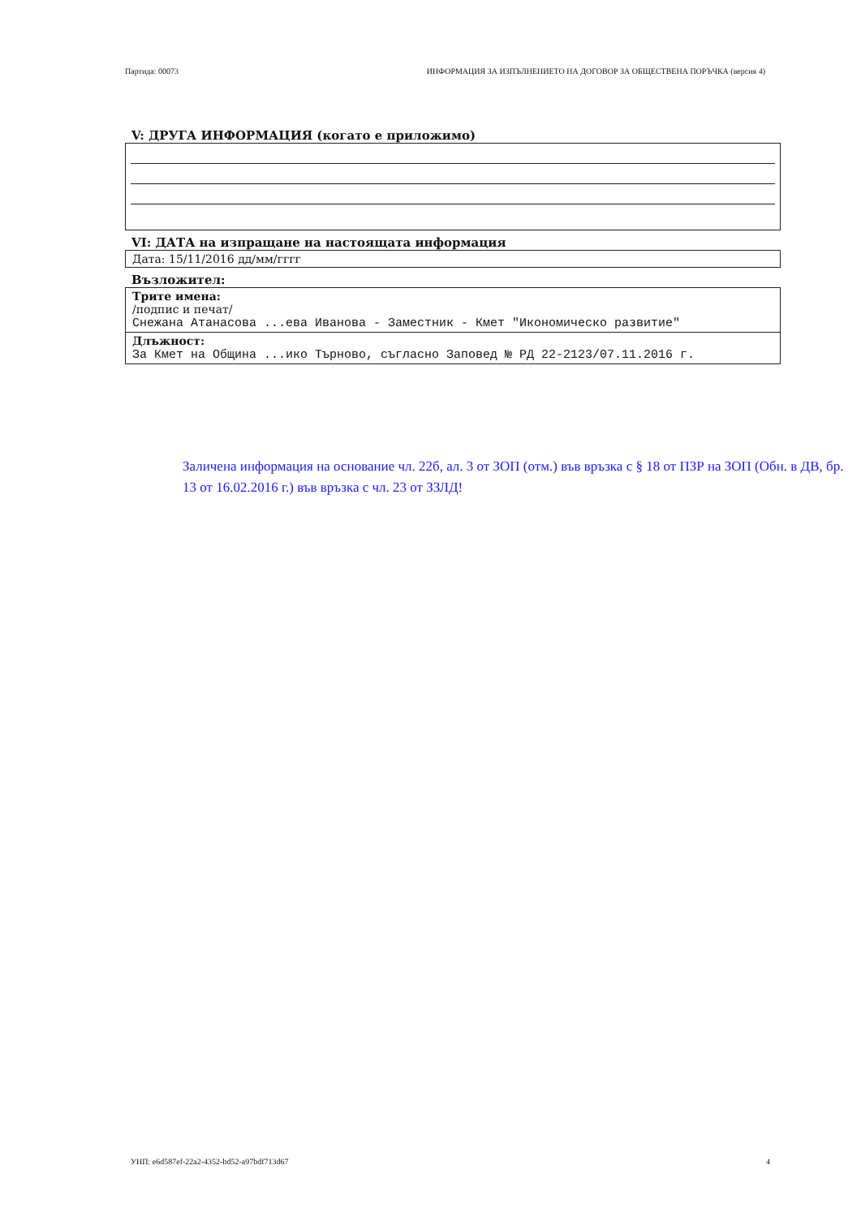Партида: 00073 ИНФОРМАЦИЯ ЗА ИЗПЪЛНЕНИЕТО НА ДОГОВОР ЗА ОБЩЕСТВЕНА ПОРЪЧКА (версия 4)
V: ДРУГА ИНФОРМАЦИЯ (когато е приложимо)
VI: ДАТА на изпращане на настоящата информация
Дата: 15/11/2016 дд/мм/гггг
Възложител:
Трите имена:
/подпис и печат/
Снежана Атанасова ...ева Иванова - Заместник - Кмет "Икономическо развитие"
Длъжност:
За Кмет на Община ...ико Търново, съгласно Заповед № РД 22-2123/07.11.2016 г.
Заличена информация на основание чл. 22б, ал. 3 от ЗОП (отм.) във връзка с § 18 от ПЗР на ЗОП (Обн. в ДВ, бр. 13 от 16.02.2016 г.) във връзка с чл. 23 от ЗЗЛД!
УНП: e6d587ef-22a2-4352-bd52-a97bdf713d67 4